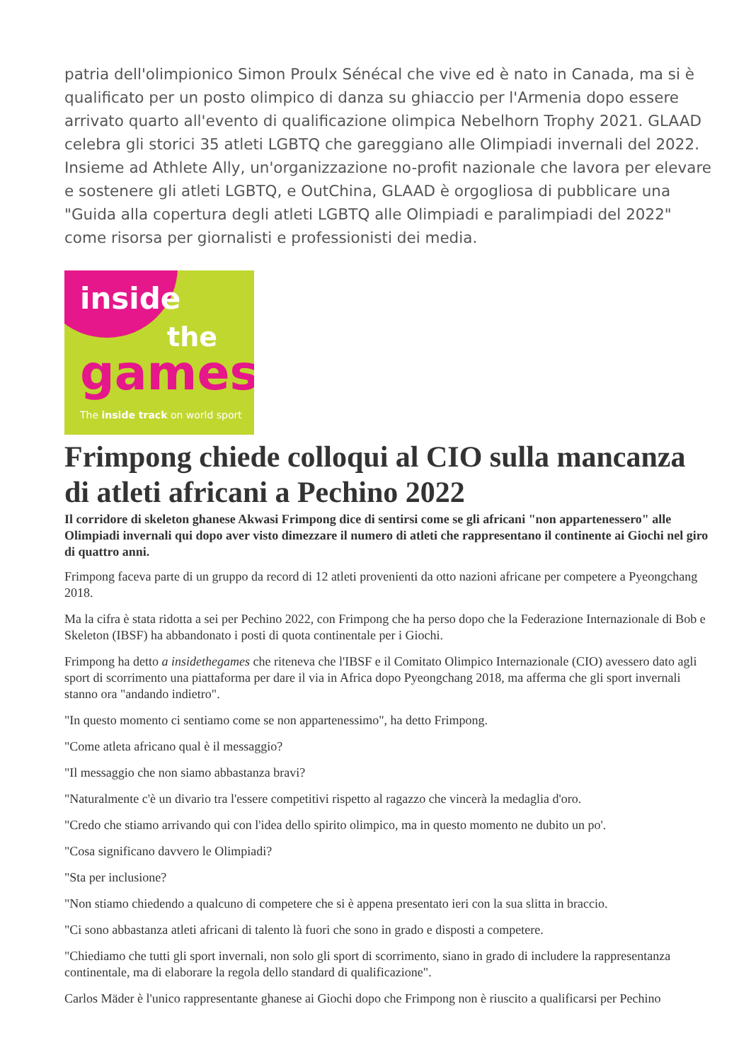patria dell'olimpionico Simon Proulx Sénécal che vive ed è nato in Canada, ma si è qualificato per un posto olimpico di danza su ghiaccio per l'Armenia dopo essere arrivato quarto all'evento di qualificazione olimpica Nebelhorn Trophy 2021. GLAAD celebra gli storici 35 atleti LGBTQ che gareggiano alle Olimpiadi invernali del 2022. Insieme ad Athlete Ally, un'organizzazione no-profit nazionale che lavora per elevare e sostenere gli atleti LGBTQ, e OutChina, GLAAD è orgogliosa di pubblicare una "Guida alla copertura degli atleti LGBTQ alle Olimpiadi e paralimpiadi del 2022" come risorsa per giornalisti e professionisti dei media.
inside
the
games
The inside track on world sport
Frimpong chiede colloqui al CIO sulla mancanza di atleti africani a Pechino 2022
Il corridore di skeleton ghanese Akwasi Frimpong dice di sentirsi come se gli africani "non appartenessero" alle Olimpiadi invernali qui dopo aver visto dimezzare il numero di atleti che rappresentano il continente ai Giochi nel giro di quattro anni.
Frimpong faceva parte di un gruppo da record di 12 atleti provenienti da otto nazioni africane per competere a Pyeongchang 2018.
Ma la cifra è stata ridotta a sei per Pechino 2022, con Frimpong che ha perso dopo che la Federazione Internazionale di Bob e Skeleton (IBSF) ha abbandonato i posti di quota continentale per i Giochi.
Frimpong ha detto a insidethegames che riteneva che l'IBSF e il Comitato Olimpico Internazionale (CIO) avessero dato agli sport di scorrimento una piattaforma per dare il via in Africa dopo Pyeongchang 2018, ma afferma che gli sport invernali stanno ora "andando indietro".
"In questo momento ci sentiamo come se non appartenessimo", ha detto Frimpong.
"Come atleta africano qual è il messaggio?
"Il messaggio che non siamo abbastanza bravi?
"Naturalmente c'è un divario tra l'essere competitivi rispetto al ragazzo che vincerà la medaglia d'oro.
"Credo che stiamo arrivando qui con l'idea dello spirito olimpico, ma in questo momento ne dubito un po'.
"Cosa significano davvero le Olimpiadi?
"Sta per inclusione?
"Non stiamo chiedendo a qualcuno di competere che si è appena presentato ieri con la sua slitta in braccio.
"Ci sono abbastanza atleti africani di talento là fuori che sono in grado e disposti a competere.
"Chiediamo che tutti gli sport invernali, non solo gli sport di scorrimento, siano in grado di includere la rappresentanza continentale, ma di elaborare la regola dello standard di qualificazione".
Carlos Mäder è l'unico rappresentante ghanese ai Giochi dopo che Frimpong non è riuscito a qualificarsi per Pechino